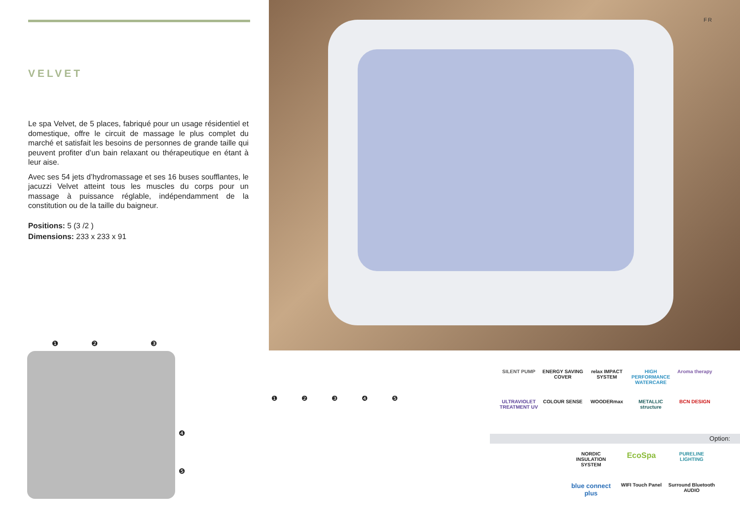VELVET
Le spa Velvet, de 5 places, fabriqué pour un usage résidentiel et domestique, offre le circuit de massage le plus complet du marché et satisfait les besoins de personnes de grande taille qui peuvent profiter d’un bain relaxant ou thérapeutique en étant à leur aise.
Avec ses 54 jets d’hydromassage et ses 16 buses soufflantes, le jacuzzi Velvet atteint tous les muscles du corps pour un massage à puissance réglable, indépendamment de la constitution ou de la taille du baigneur.
Positions: 5 (3 /2 )
Dimensions: 233 x 233 x 91
FR
❶ ❷ ❸
❹
❺
❶❷❸❹❺
SILENT PUMP
ENERGY SAVING COVER
relax IMPACT SYSTEM
HIGH PERFORMANCE WATERCARE
Aroma therapy
ULTRAVIOLET TREATMENT UV
COLOUR SENSE
WOODERmax
METALLIC structure
BCN DESIGN
Option:
NORDIC INSULATION SYSTEM
EcoSpa
PURELINE LIGHTING
blue connect plus
WIFI Touch Panel
Surround Bluetooth AUDIO